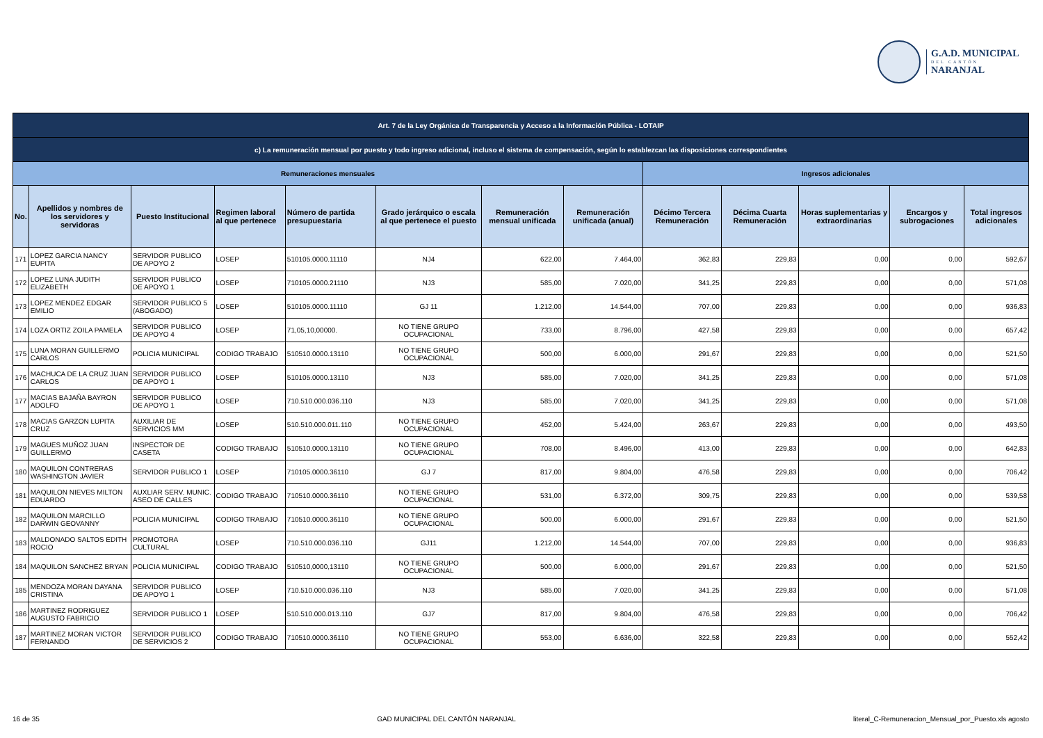G.A.D. MUNICIPAL
DEL CANTÓN
NARANJAL
| Art. 7 de la Ley Orgánica de Transparencia y Acceso a la Información Pública - LOTAIP | | | | | | | | | | | | |
| --- | --- | --- | --- | --- | --- | --- | --- | --- | --- | --- | --- | --- |
| c) La remuneración mensual por puesto y todo ingreso adicional, incluso el sistema de compensación, según lo establezcan las disposiciones correspondientes | | | | | | | | | | | | |
| Remuneraciones mensuales | | | | | | | | Ingresos adicionales | | | | |
| No. | Apellidos y nombres de los servidores y servidoras | Puesto Institucional | Regimen laboral al que pertenece | Número de partida presupuestaria | Grado jerárquico o escala al que pertenece el puesto | Remuneración mensual unificada | Remuneración unificada (anual) | Décimo Tercera Remuneración | Décima Cuarta Remuneración | Horas suplementarias y extraordinarias | Encargos y subrogaciones | Total ingresos adicionales |
| 171 | LOPEZ GARCIA NANCY EUPITA | SERVIDOR PUBLICO DE APOYO 2 | LOSEP | 510105.0000.11110 | NJ4 | 622,00 | 7.464,00 | 362,83 | 229,83 | 0,00 | 0,00 | 592,67 |
| 172 | LOPEZ LUNA JUDITH ELIZABETH | SERVIDOR PUBLICO DE APOYO 1 | LOSEP | 710105.0000.21110 | NJ3 | 585,00 | 7.020,00 | 341,25 | 229,83 | 0,00 | 0,00 | 571,08 |
| 173 | LOPEZ MENDEZ EDGAR EMILIO | SERVIDOR PUBLICO 5 (ABOGADO) | LOSEP | 510105.0000.11110 | GJ 11 | 1.212,00 | 14.544,00 | 707,00 | 229,83 | 0,00 | 0,00 | 936,83 |
| 174 | LOZA ORTIZ ZOILA PAMELA | SERVIDOR PUBLICO DE APOYO 4 | LOSEP | 71,05,10,00000. | NO TIENE GRUPO OCUPACIONAL | 733,00 | 8.796,00 | 427,58 | 229,83 | 0,00 | 0,00 | 657,42 |
| 175 | LUNA MORAN GUILLERMO CARLOS | POLICIA MUNICIPAL | CODIGO TRABAJO | 510510.0000.13110 | NO TIENE GRUPO OCUPACIONAL | 500,00 | 6.000,00 | 291,67 | 229,83 | 0,00 | 0,00 | 521,50 |
| 176 | MACHUCA DE LA CRUZ JUAN CARLOS | SERVIDOR PUBLICO DE APOYO 1 | LOSEP | 510105.0000.13110 | NJ3 | 585,00 | 7.020,00 | 341,25 | 229,83 | 0,00 | 0,00 | 571,08 |
| 177 | MACIAS BAJAÑA BAYRON ADOLFO | SERVIDOR PUBLICO DE APOYO 1 | LOSEP | 710.510.000.036.110 | NJ3 | 585,00 | 7.020,00 | 341,25 | 229,83 | 0,00 | 0,00 | 571,08 |
| 178 | MACIAS GARZON LUPITA CRUZ | AUXILIAR DE SERVICIOS MM | LOSEP | 510.510.000.011.110 | NO TIENE GRUPO OCUPACIONAL | 452,00 | 5.424,00 | 263,67 | 229,83 | 0,00 | 0,00 | 493,50 |
| 179 | MAGUES MUÑOZ JUAN GUILLERMO | INSPECTOR DE CASETA | CODIGO TRABAJO | 510510.0000.13110 | NO TIENE GRUPO OCUPACIONAL | 708,00 | 8.496,00 | 413,00 | 229,83 | 0,00 | 0,00 | 642,83 |
| 180 | MAQUILON CONTRERAS WASHINGTON JAVIER | SERVIDOR PUBLICO 1 | LOSEP | 710105.0000.36110 | GJ 7 | 817,00 | 9.804,00 | 476,58 | 229,83 | 0,00 | 0,00 | 706,42 |
| 181 | MAQUILON NIEVES MILTON EDUARDO | AUXLIAR SERV. MUNIC. ASEO DE CALLES | CODIGO TRABAJO | 710510.0000.36110 | NO TIENE GRUPO OCUPACIONAL | 531,00 | 6.372,00 | 309,75 | 229,83 | 0,00 | 0,00 | 539,58 |
| 182 | MAQUILON MARCILLO DARWIN GEOVANNY | POLICIA MUNICIPAL | CODIGO TRABAJO | 710510.0000.36110 | NO TIENE GRUPO OCUPACIONAL | 500,00 | 6.000,00 | 291,67 | 229,83 | 0,00 | 0,00 | 521,50 |
| 183 | MALDONADO SALTOS EDITH ROCIO | PROMOTORA CULTURAL | LOSEP | 710.510.000.036.110 | GJ11 | 1.212,00 | 14.544,00 | 707,00 | 229,83 | 0,00 | 0,00 | 936,83 |
| 184 | MAQUILON SANCHEZ BRYAN | POLICIA MUNICIPAL | CODIGO TRABAJO | 510510,0000,13110 | NO TIENE GRUPO OCUPACIONAL | 500,00 | 6.000,00 | 291,67 | 229,83 | 0,00 | 0,00 | 521,50 |
| 185 | MENDOZA MORAN DAYANA CRISTINA | SERVIDOR PUBLICO DE APOYO 1 | LOSEP | 710.510.000.036.110 | NJ3 | 585,00 | 7.020,00 | 341,25 | 229,83 | 0,00 | 0,00 | 571,08 |
| 186 | MARTINEZ RODRIGUEZ AUGUSTO FABRICIO | SERVIDOR PUBLICO 1 | LOSEP | 510.510.000.013.110 | GJ7 | 817,00 | 9.804,00 | 476,58 | 229,83 | 0,00 | 0,00 | 706,42 |
| 187 | MARTINEZ MORAN VICTOR FERNANDO | SERVIDOR PUBLICO DE SERVICIOS 2 | CODIGO TRABAJO | 710510.0000.36110 | NO TIENE GRUPO OCUPACIONAL | 553,00 | 6.636,00 | 322,58 | 229,83 | 0,00 | 0,00 | 552,42 |
16 de 35 GAD MUNICIPAL DEL CANTÓN NARANJAL literal_C-Remuneracion_Mensual_por_Puesto.xls agosto